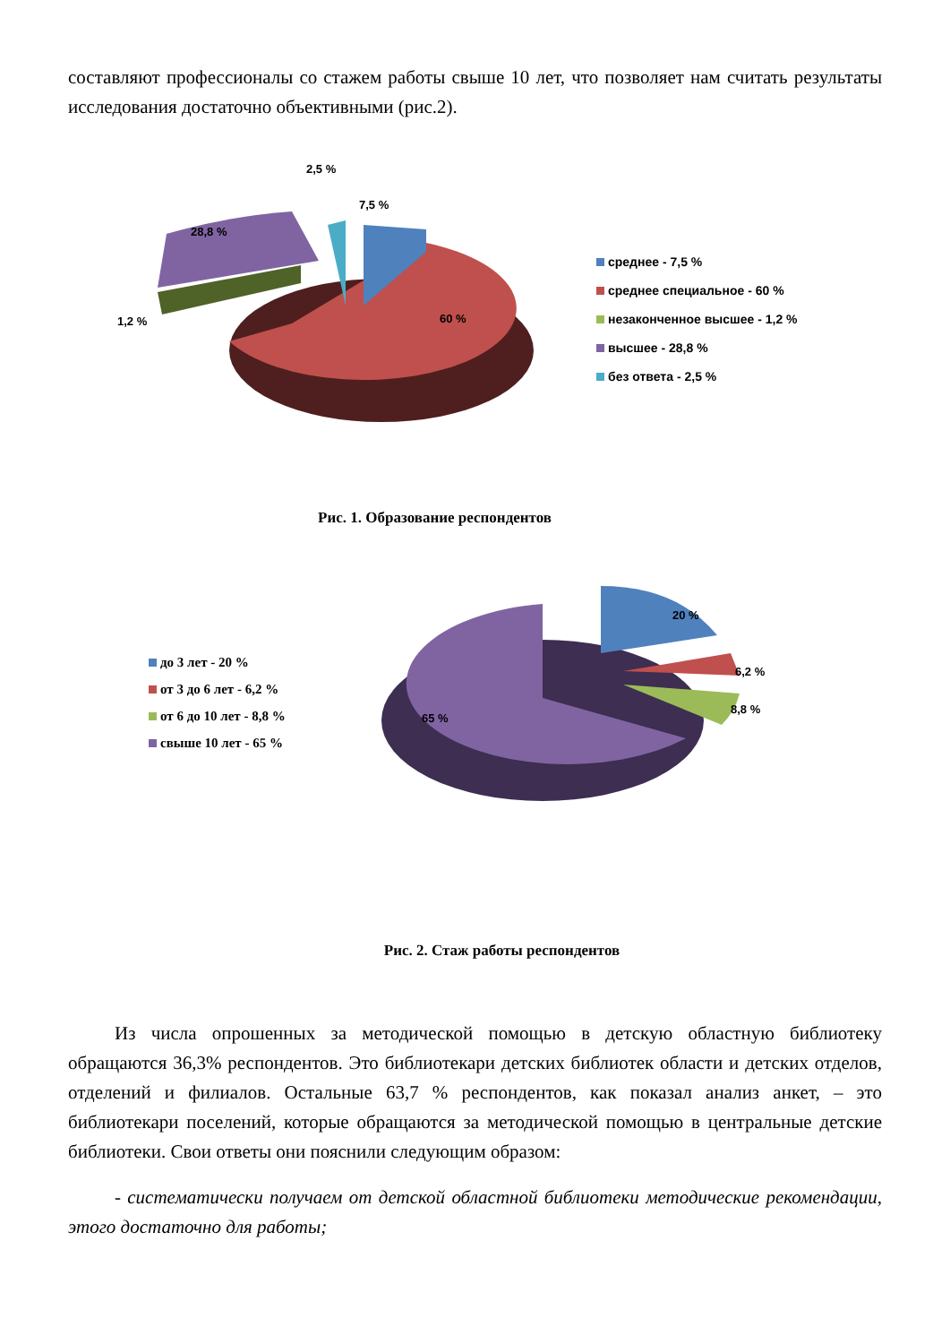составляют профессионалы со стажем работы свыше 10 лет, что позволяет нам считать результаты исследования достаточно объективными (рис.2).
2,5 %
7,5 %
28,8 %
1,2 % 60 %
среднее - 7,5 %
среднее специальное - 60 %
незаконченное высшее - 1,2 %
высшее - 28,8 %
без ответа - 2,5 %
Рис. 1. Образование респондентов
до 3 лет - 20 %
от 3 до 6 лет - 6,2 %
от 6 до 10 лет - 8,8 %
свыше 10 лет - 65 %
20 %
6,2 %
8,8 %
65 %
Рис. 2. Стаж работы респондентов
Из числа опрошенных за методической помощью в детскую областную библиотеку обращаются 36,3% респондентов. Это библиотекари детских библиотек области и детских отделов, отделений и филиалов. Остальные 63,7 % респондентов, как показал анализ анкет, – это библиотекари поселений, которые обращаются за методической помощью в центральные детские библиотеки. Свои ответы они пояснили следующим образом:
- систематически получаем от детской областной библиотеки методические рекомендации, этого достаточно для работы;